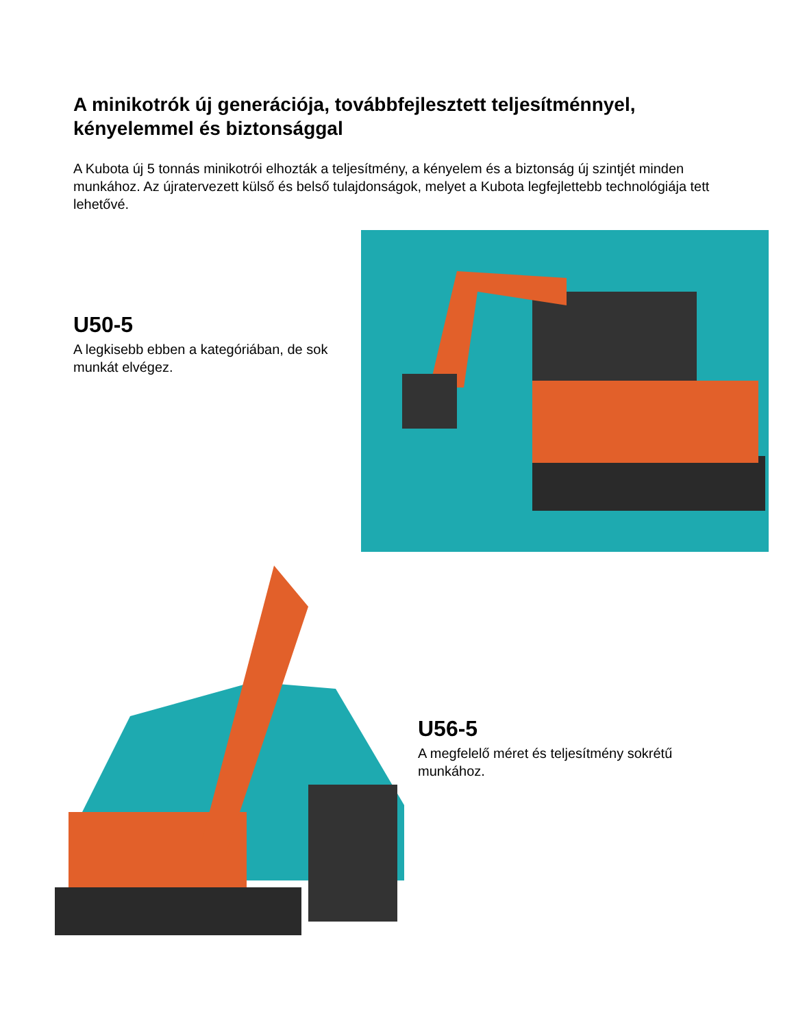A minikotrók új generációja, továbbfejlesztett teljesítménnyel, kényelemmel és biztonsággal
A Kubota új 5 tonnás minikotrói elhozták a teljesítmény, a kényelem és a biztonság új szintjét minden munkához. Az újratervezett külső és belső tulajdonságok, melyet a Kubota legfejlettebb technológiája tett lehetővé.
U50-5
A legkisebb ebben a kategóriában, de sok munkát elvégez.
U56-5
A megfelelő méret és teljesítmény sokrétű munkához.